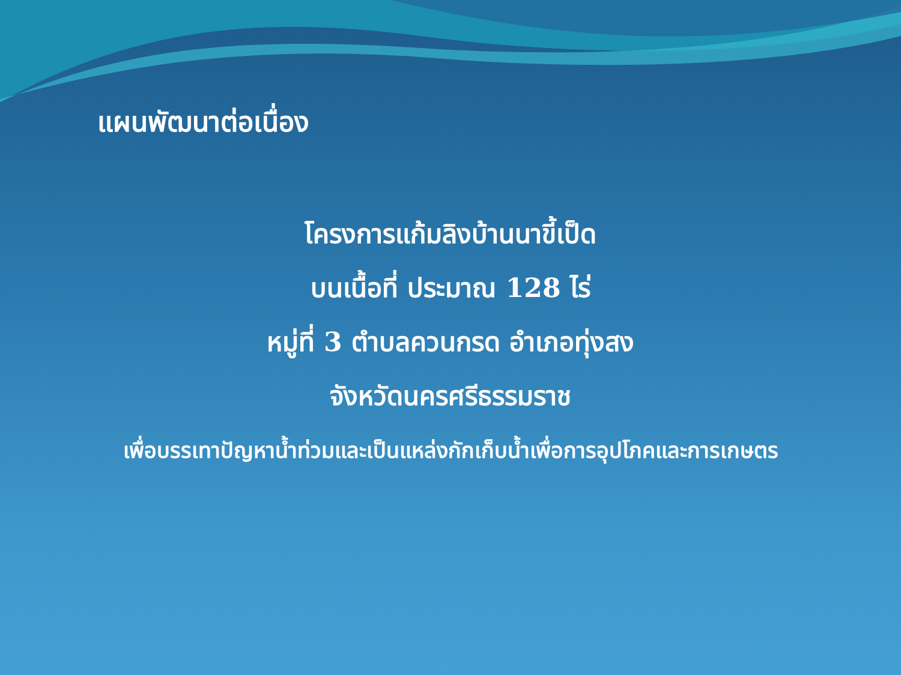แผนพัฒนาต่อเนื่อง
โครงการแก้มลิงบ้านนาขี้เป็ด
บนเนื้อที่ ประมาณ 128 ไร่
หมู่ที่ 3 ตำบลควนกรด อำเภอทุ่งสง
จังหวัดนครศรีธรรมราช
เพื่อบรรเทาปัญหาน้ำท่วมและเป็นแหล่งกักเก็บน้ำเพื่อการอุปโภคและการเกษตร